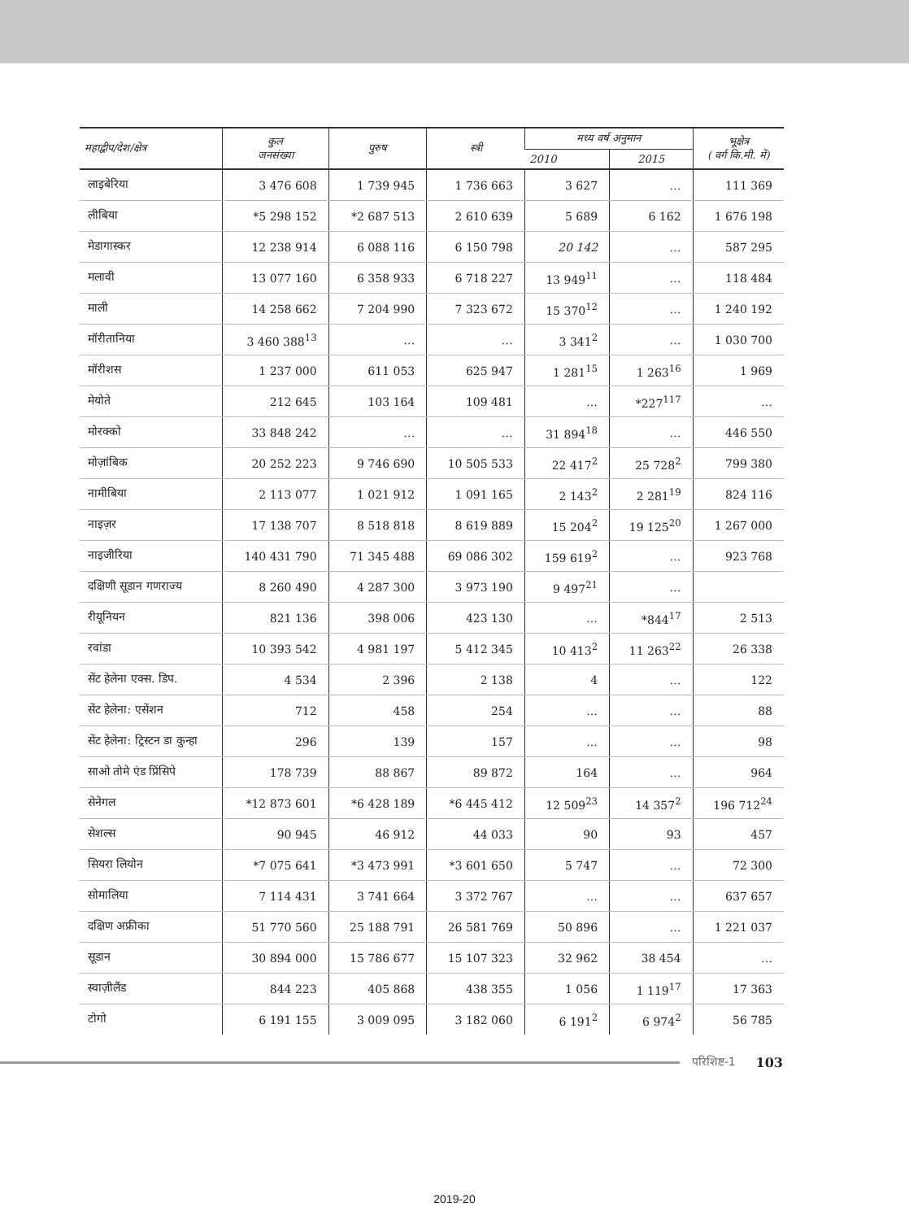| महाद्वीप/देश/क्षेत्र | कुल जनसंख्या | पुरुष | स्त्री | मध्य वर्ष अनुमान | | भूक्षेत्र ( वर्ग कि.मी. में) |
| --- | --- | --- | --- | --- | --- | --- |
| | | | | 2010 | 2015 | |
| लाइबेरिया | 3 476 608 | 1 739 945 | 1 736 663 | 3 627 | … | 111 369 |
| लीबिया | *5 298 152 | *2 687 513 | 2 610 639 | 5 689 | 6 162 | 1 676 198 |
| मेडागास्कर | 12 238 914 | 6 088 116 | 6 150 798 | 20 142 | … | 587 295 |
| मलावी | 13 077 160 | 6 358 933 | 6 718 227 | 13 949<sup>11</sup> | … | 118 484 |
| माली | 14 258 662 | 7 204 990 | 7 323 672 | 15 370<sup>12</sup> | … | 1 240 192 |
| मॉरीतानिया | 3 460 388<sup>13</sup> | … | … | 3 341<sup>2</sup> | … | 1 030 700 |
| मॉरीशस | 1 237 000 | 611 053 | 625 947 | 1 281<sup>15</sup> | 1 263<sup>16</sup> | 1 969 |
| मेयोते | 212 645 | 103 164 | 109 481 | … | *227<sup>117</sup> | … |
| मोरक्को | 33 848 242 | … | … | 31 894<sup>18</sup> | … | 446 550 |
| मोज़ांबिक | 20 252 223 | 9 746 690 | 10 505 533 | 22 417<sup>2</sup> | 25 728<sup>2</sup> | 799 380 |
| नामीबिया | 2 113 077 | 1 021 912 | 1 091 165 | 2 143<sup>2</sup> | 2 281<sup>19</sup> | 824 116 |
| नाइज़र | 17 138 707 | 8 518 818 | 8 619 889 | 15 204<sup>2</sup> | 19 125<sup>20</sup> | 1 267 000 |
| नाइजीरिया | 140 431 790 | 71 345 488 | 69 086 302 | 159 619<sup>2</sup> | … | 923 768 |
| दक्षिणी सूडान गणराज्य | 8 260 490 | 4 287 300 | 3 973 190 | 9 497<sup>21</sup> | … | |
| रीयूनियन | 821 136 | 398 006 | 423 130 | … | *844<sup>17</sup> | 2 513 |
| रवांडा | 10 393 542 | 4 981 197 | 5 412 345 | 10 413<sup>2</sup> | 11 263<sup>22</sup> | 26 338 |
| सेंट हेलेना एक्स. डिप. | 4 534 | 2 396 | 2 138 | 4 | … | 122 |
| सेंट हेलेना: एसेंशन | 712 | 458 | 254 | … | … | 88 |
| सेंट हेलेना: ट्रिस्टन डा कुन्हा | 296 | 139 | 157 | … | … | 98 |
| साओ तोमे एंड प्रिंसिपे | 178 739 | 88 867 | 89 872 | 164 | … | 964 |
| सेनेगल | *12 873 601 | *6 428 189 | *6 445 412 | 12 509<sup>23</sup> | 14 357<sup>2</sup> | 196 712<sup>24</sup> |
| सेशल्स | 90 945 | 46 912 | 44 033 | 90 | 93 | 457 |
| सियरा लियोन | *7 075 641 | *3 473 991 | *3 601 650 | 5 747 | … | 72 300 |
| सोमालिया | 7 114 431 | 3 741 664 | 3 372 767 | … | … | 637 657 |
| दक्षिण अफ्रीका | 51 770 560 | 25 188 791 | 26 581 769 | 50 896 | … | 1 221 037 |
| सूडान | 30 894 000 | 15 786 677 | 15 107 323 | 32 962 | 38 454 | … |
| स्वाज़ीलैंड | 844 223 | 405 868 | 438 355 | 1 056 | 1 119<sup>17</sup> | 17 363 |
| टोगो | 6 191 155 | 3 009 095 | 3 182 060 | 6 191<sup>2</sup> | 6 974<sup>2</sup> | 56 785 |
परिशिष्ट-1 103
2019-20